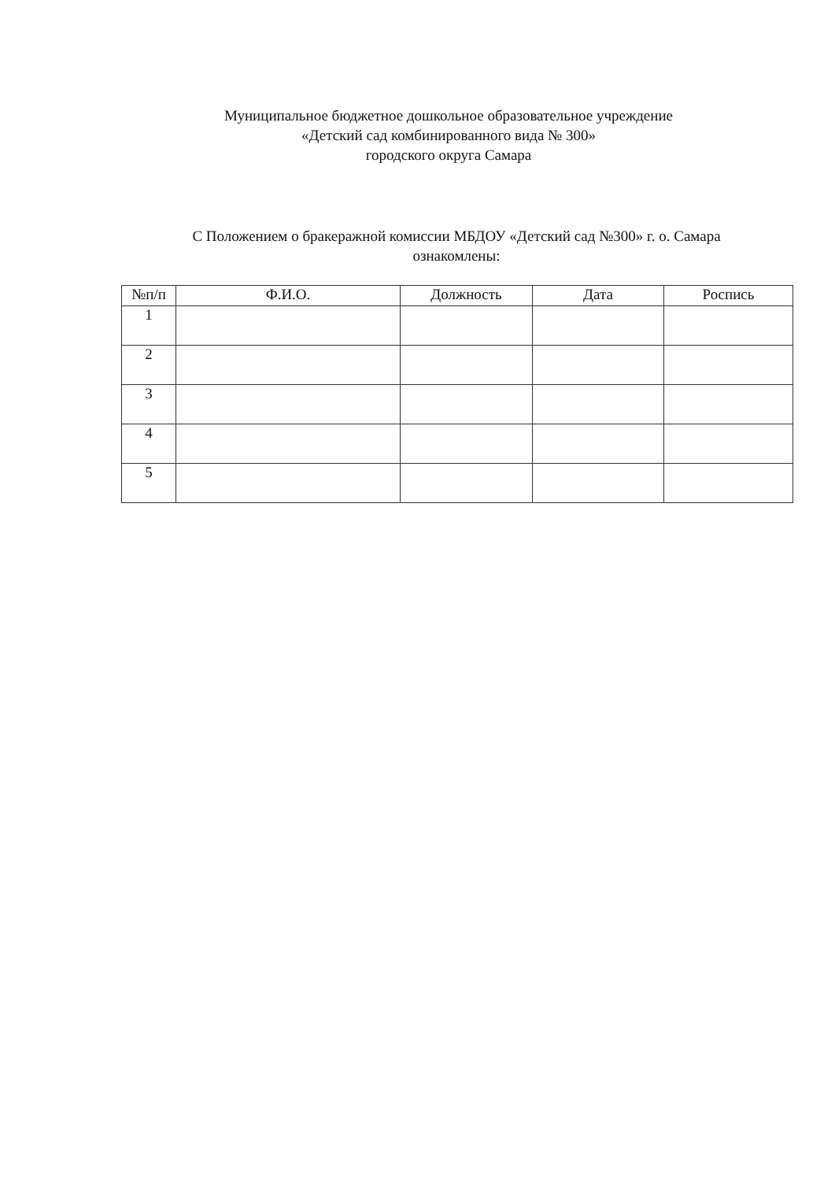Муниципальное бюджетное дошкольное образовательное учреждение
«Детский сад комбинированного вида № 300»
городского округа Самара
С Положением о бракеражной комиссии МБДОУ «Детский сад №300» г. о. Самара
ознакомлены:
| №п/п | Ф.И.О. | Должность | Дата | Роспись |
| --- | --- | --- | --- | --- |
| 1 | | | | |
| 2 | | | | |
| 3 | | | | |
| 4 | | | | |
| 5 | | | | |